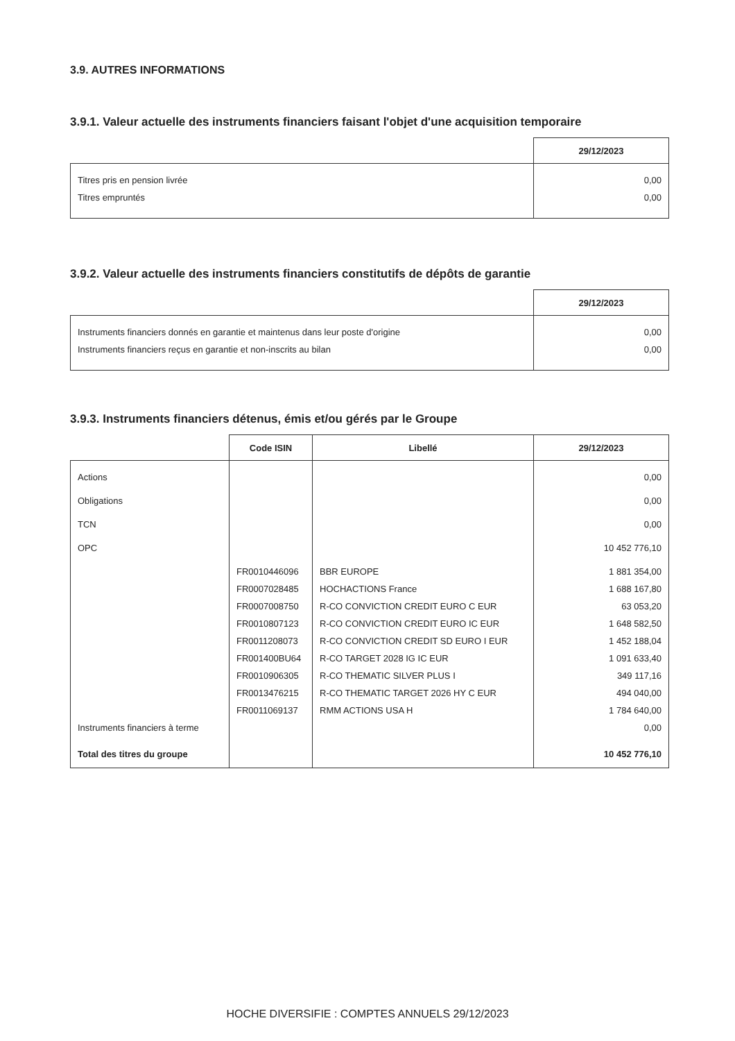3.9. AUTRES INFORMATIONS
3.9.1. Valeur actuelle des instruments financiers faisant l'objet d'une acquisition temporaire
| | 29/12/2023 |
| --- | --- |
| Titres pris en pension livrée | 0,00 |
| Titres empruntés | 0,00 |
3.9.2. Valeur actuelle des instruments financiers constitutifs de dépôts de garantie
| | 29/12/2023 |
| --- | --- |
| Instruments financiers donnés en garantie et maintenus dans leur poste d'origine | 0,00 |
| Instruments financiers reçus en garantie et non-inscrits au bilan | 0,00 |
3.9.3. Instruments financiers détenus, émis et/ou gérés par le Groupe
| | Code ISIN | Libellé | 29/12/2023 |
| --- | --- | --- | --- |
| Actions | | | 0,00 |
| Obligations | | | 0,00 |
| TCN | | | 0,00 |
| OPC | | | 10 452 776,10 |
| | FR0010446096 | BBR EUROPE | 1 881 354,00 |
| | FR0007028485 | HOCHACTIONS France | 1 688 167,80 |
| | FR0007008750 | R-CO CONVICTION CREDIT EURO C EUR | 63 053,20 |
| | FR0010807123 | R-CO CONVICTION CREDIT EURO IC EUR | 1 648 582,50 |
| | FR0011208073 | R-CO CONVICTION CREDIT SD EURO I EUR | 1 452 188,04 |
| | FR001400BU64 | R-CO TARGET 2028 IG IC EUR | 1 091 633,40 |
| | FR0010906305 | R-CO THEMATIC SILVER PLUS I | 349 117,16 |
| | FR0013476215 | R-CO THEMATIC TARGET 2026 HY C EUR | 494 040,00 |
| | FR0011069137 | RMM ACTIONS USA H | 1 784 640,00 |
| Instruments financiers à terme | | | 0,00 |
| Total des titres du groupe | | | 10 452 776,10 |
HOCHE DIVERSIFIE : COMPTES ANNUELS 29/12/2023